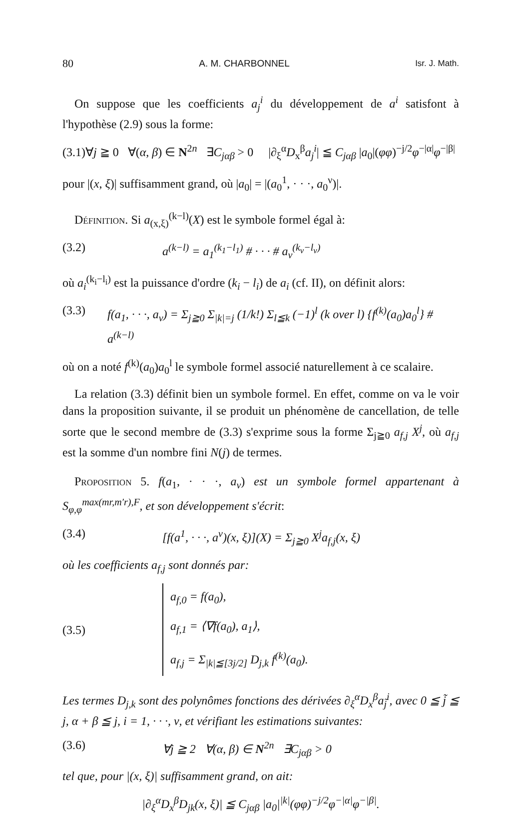80 A. M. CHARBONNEL Isr. J. Math.
On suppose que les coefficients a<sub>j</sub><sup>i</sup> du développement de a<sup>i</sup> satisfont à l'hypothèse (2.9) sous la forme:
(3.1)∀j ≧ 0 ∀(α, β) ∈ N<sup>2n</sup> ∃C<sub>jαβ</sub> > 0 |∂<sub>ξ</sub><sup>α</sup>D<sub>x</sub><sup>β</sup>a<sub>j</sub><sup>i</sup>| ≦ C<sub>jαβ</sub> |a<sub>0</sub>|(φφ)<sup>−j/2</sup>φ<sup>−|α|</sup>φ<sup>−|β|</sup>
pour |(x, ξ)| suffisamment grand, où |a<sub>0</sub>| = |(a<sub>0</sub><sup>1</sup>, · · ·, a<sub>0</sub><sup>ν</sup>)|.
Définition. Si a<sub>(x,ξ)</sub><sup>(k−l)</sup>(X) est le symbole formel égal à:
(3.2) a<sup>(k−l)</sup> = a<sub>1</sub><sup>(k<sub>1</sub>−l<sub>1</sub>)</sup> # · · · # a<sub>ν</sub><sup>(k<sub>ν</sub>−l<sub>ν</sub>)</sup>
où a<sub>i</sub><sup>(k<sub>i</sub>−l<sub>i</sub>)</sup> est la puissance d'ordre (k<sub>i</sub> − l<sub>i</sub>) de a<sub>i</sub> (cf. II), on définit alors:
(3.3) f(a<sub>1</sub>, · · ·, a<sub>ν</sub>) = Σ<sub>j≧0</sub> Σ<sub>|k|=j</sub> (1/k!) Σ<sub>l≦k</sub> (−1)<sup>l</sup> (k over l) {f<sup>(k)</sup>(a<sub>0</sub>)a<sub>0</sub><sup>l</sup>} # a<sup>(k−l)</sup>
où on a noté f<sup>(k)</sup>(a<sub>0</sub>)a<sub>0</sub><sup>l</sup> le symbole formel associé naturellement à ce scalaire.
La relation (3.3) définit bien un symbole formel. En effet, comme on va le voir dans la proposition suivante, il se produit un phénomène de cancellation, de telle sorte que le second membre de (3.3) s'exprime sous la forme Σ<sub>j≧0</sub> a<sub>f,j</sub> X<sup>j</sup>, où a<sub>f,j</sub> est la somme d'un nombre fini N(j) de termes.
Proposition 5. f(a<sub>1</sub>, · · ·, a<sub>ν</sub>) est un symbole formel appartenant à S<sub>φ,φ</sub><sup>max(mr,m′r),F</sup>, et son développement s'écrit:
(3.4) [f(a<sup>1</sup>, · · ·, a<sup>ν</sup>)(x, ξ)](X) = Σ<sub>j≧0</sub> X<sup>j</sup>a<sub>f,j</sub>(x, ξ)
où les coefficients a<sub>f,j</sub> sont donnés par:
(3.5)
a<sub>f,0</sub> = f(a<sub>0</sub>),
a<sub>f,1</sub> = ⟨∇f(a<sub>0</sub>), a<sub>1</sub>⟩,
a<sub>f,j</sub> = Σ<sub>|k|≦[3j/2]</sub> D<sub>j,k</sub> f<sup>(k)</sup>(a<sub>0</sub>).
Les termes D<sub>j,k</sub> sont des polynômes fonctions des dérivées ∂<sub>ξ</sub><sup>α</sup>D<sub>x</sub><sup>β</sup>a<sub>j̃</sub><sup>i</sup>, avec 0 ≦ j̃ ≦ j, α + β ≦ j, i = 1, · · ·, ν, et vérifiant les estimations suivantes:
(3.6) ∀j ≧ 2 ∀(α, β) ∈ N<sup>2n</sup> ∃C<sub>jαβ</sub> > 0
tel que, pour |(x, ξ)| suffisamment grand, on ait:
|∂<sub>ξ</sub><sup>α</sup>D<sub>x</sub><sup>β</sup>D<sub>jk</sub>(x, ξ)| ≦ C<sub>jαβ</sub> |a<sub>0</sub>|<sup>|k|</sup>(φφ)<sup>−j/2</sup>φ<sup>−|α|</sup>φ<sup>−|β|</sup>.